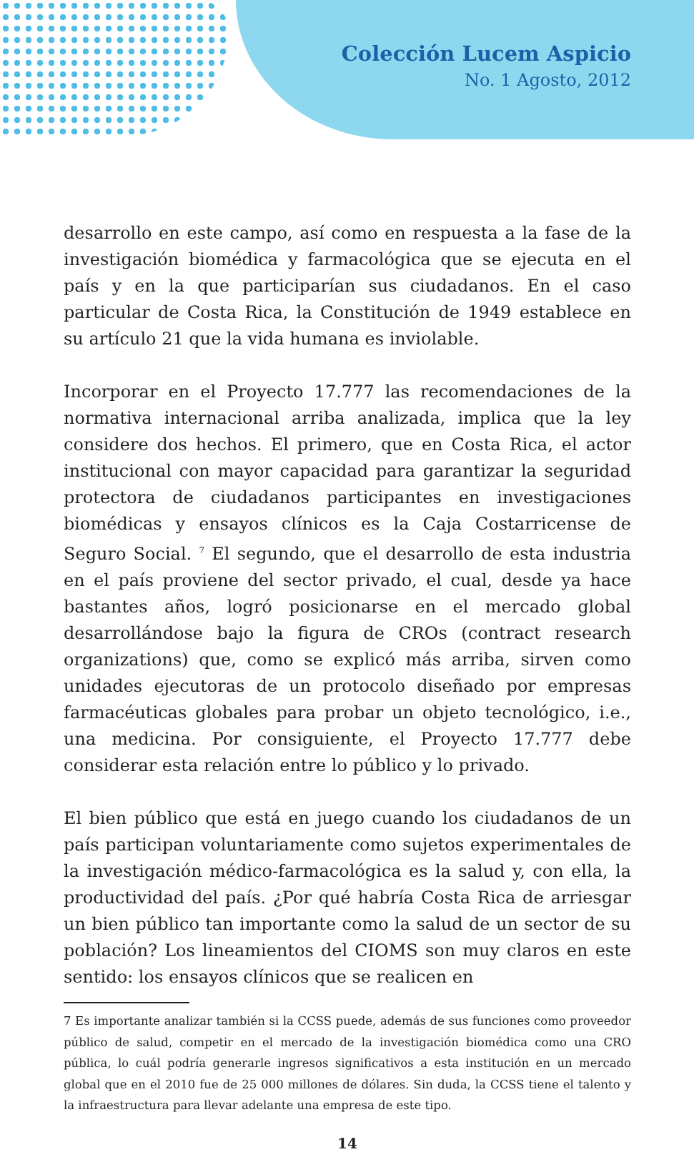Colección Lucem Aspicio
No. 1 Agosto, 2012
desarrollo en este campo, así como en respuesta a la fase de la investigación biomédica y farmacológica que se ejecuta en el país y en la que participarían sus ciudadanos. En el caso particular de Costa Rica, la Constitución de 1949 establece en su artículo 21 que la vida humana es inviolable.
Incorporar en el Proyecto 17.777 las recomendaciones de la normativa internacional arriba analizada, implica que la ley considere dos hechos. El primero, que en Costa Rica, el actor institucional con mayor capacidad para garantizar la seguridad protectora de ciudadanos participantes en investigaciones biomédicas y ensayos clínicos es la Caja Costarricense de Seguro Social. <sup>7</sup> El segundo, que el desarrollo de esta industria en el país proviene del sector privado, el cual, desde ya hace bastantes años, logró posicionarse en el mercado global desarrollándose bajo la figura de CROs (contract research organizations) que, como se explicó más arriba, sirven como unidades ejecutoras de un protocolo diseñado por empresas farmacéuticas globales para probar un objeto tecnológico, i.e., una medicina. Por consiguiente, el Proyecto 17.777 debe considerar esta relación entre lo público y lo privado.
El bien público que está en juego cuando los ciudadanos de un país participan voluntariamente como sujetos experimentales de la investigación médico-farmacológica es la salud y, con ella, la productividad del país. ¿Por qué habría Costa Rica de arriesgar un bien público tan importante como la salud de un sector de su población? Los lineamientos del CIOMS son muy claros en este sentido: los ensayos clínicos que se realicen en
7 Es importante analizar también si la CCSS puede, además de sus funciones como proveedor público de salud, competir en el mercado de la investigación biomédica como una CRO pública, lo cuál podría generarle ingresos significativos a esta institución en un mercado global que en el 2010 fue de 25 000 millones de dólares. Sin duda, la CCSS tiene el talento y la infraestructura para llevar adelante una empresa de este tipo.
14